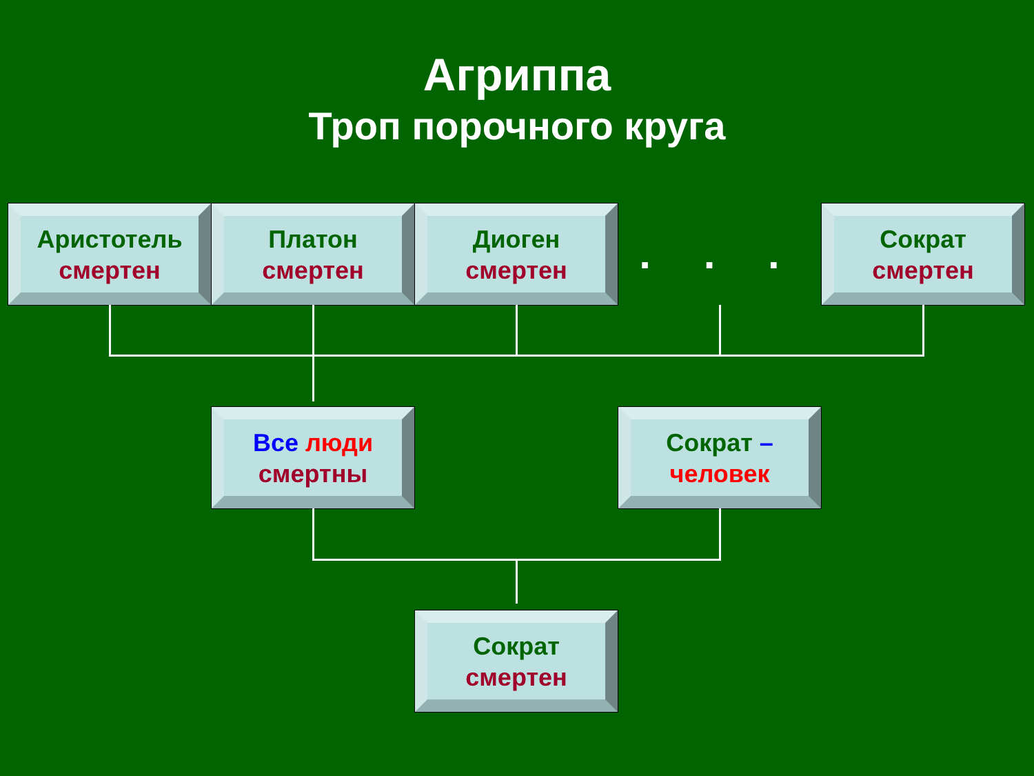Агриппа
Троп порочного круга
Аристотель
смертен
Платон
смертен
Диоген
смертен
. . .
Сократ
смертен
Все люди
смертны
Сократ –
человек
Сократ
смертен